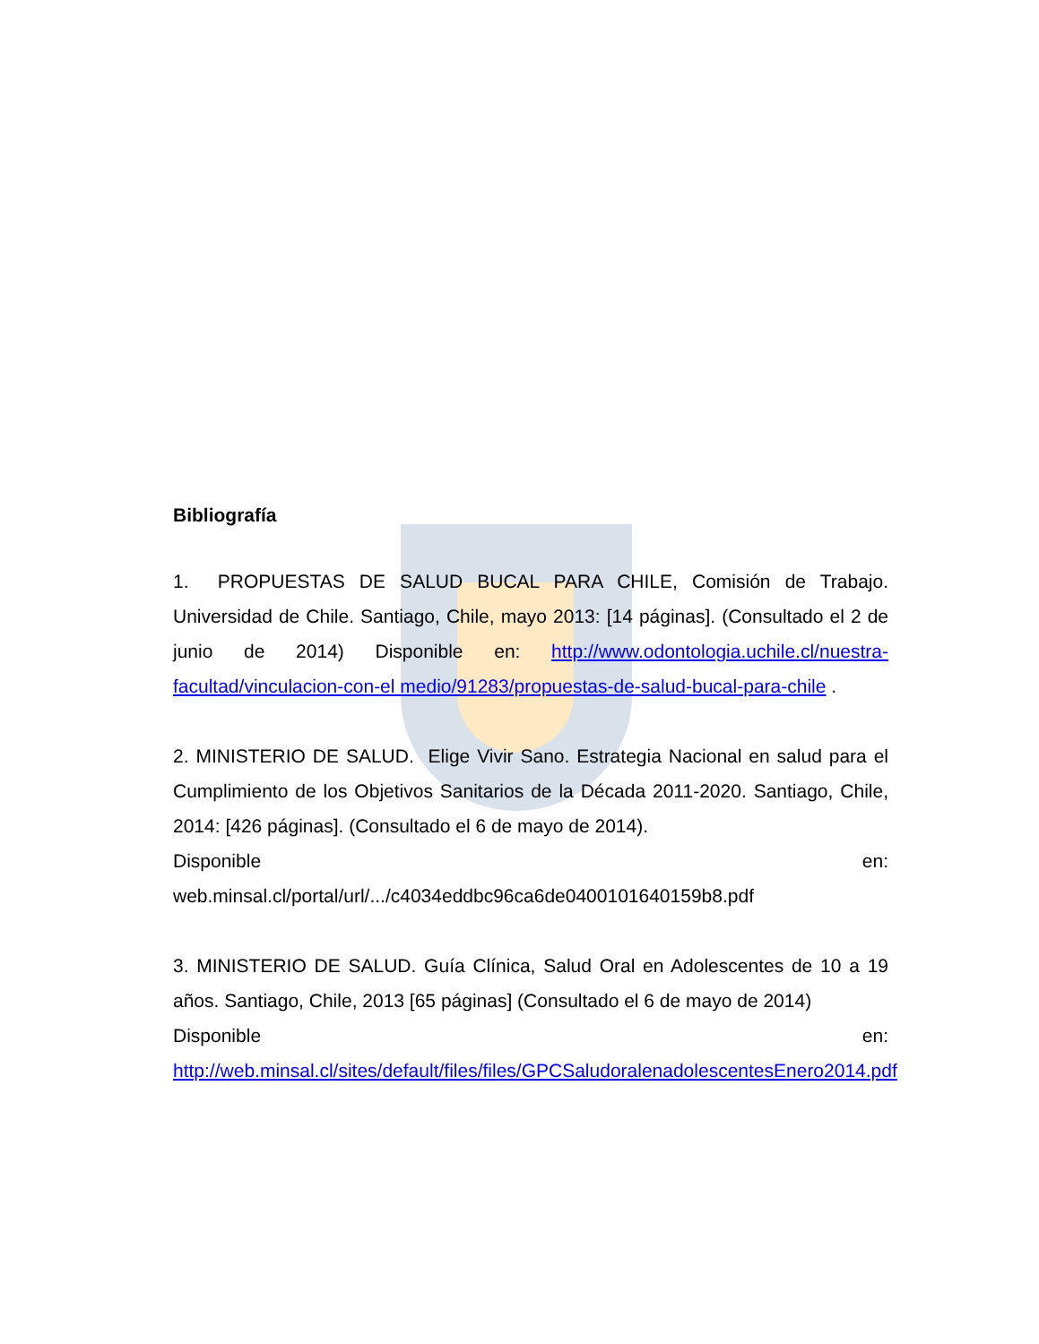Bibliografía
1. PROPUESTAS DE SALUD BUCAL PARA CHILE, Comisión de Trabajo. Universidad de Chile. Santiago, Chile, mayo 2013: [14 páginas]. (Consultado el 2 de junio de 2014) Disponible en: http://www.odontologia.uchile.cl/nuestra-facultad/vinculacion-con-el medio/91283/propuestas-de-salud-bucal-para-chile .
2. MINISTERIO DE SALUD. Elige Vivir Sano. Estrategia Nacional en salud para el Cumplimiento de los Objetivos Sanitarios de la Década 2011-2020. Santiago, Chile, 2014: [426 páginas]. (Consultado el 6 de mayo de 2014).
Disponible en:
web.minsal.cl/portal/url/.../c4034eddbc96ca6de0400101640159b8.pdf
3. MINISTERIO DE SALUD. Guía Clínica, Salud Oral en Adolescentes de 10 a 19 años. Santiago, Chile, 2013 [65 páginas] (Consultado el 6 de mayo de 2014)
Disponible en:
http://web.minsal.cl/sites/default/files/files/GPCSaludoralenadolescentesEnero2014.pdf